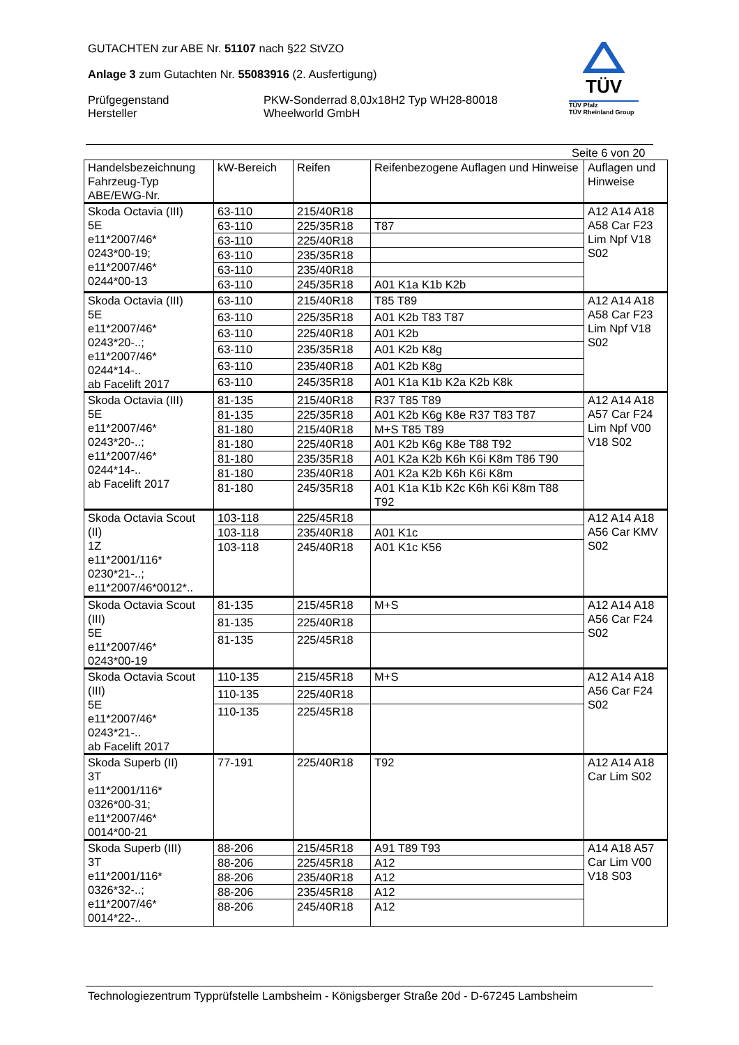GUTACHTEN zur ABE Nr. 51107 nach §22 StVZO
Anlage 3 zum Gutachten Nr. 55083916 (2. Ausfertigung)
Prüfgegenstand PKW-Sonderrad 8,0Jx18H2 Typ WH28-80018
Hersteller Wheelworld GmbH
TÜV
TÜV Pfalz
TÜV Rheinland Group
Seite 6 von 20
| Handelsbezeichnung Fahrzeug-Typ ABE/EWG-Nr. | kW-Bereich | Reifen | Reifenbezogene Auflagen und Hinweise | Auflagen und Hinweise |
| --- | --- | --- | --- | --- |
| Skoda Octavia (III) 5E e11*2007/46* 0243*00-19; e11*2007/46* 0244*00-13 | 63-110 | 215/40R18 | | A12 A14 A18 A58 Car F23 Lim Npf V18 S02 |
| | 63-110 | 225/35R18 | T87 | |
| | 63-110 | 225/40R18 | | |
| | 63-110 | 235/35R18 | | |
| | 63-110 | 235/40R18 | | |
| | 63-110 | 245/35R18 | A01 K1a K1b K2b | |
| Skoda Octavia (III) 5E e11*2007/46* 0243*20-..; e11*2007/46* 0244*14-.. ab Facelift 2017 | 63-110 | 215/40R18 | T85 T89 | A12 A14 A18 A58 Car F23 Lim Npf V18 S02 |
| | 63-110 | 225/35R18 | A01 K2b T83 T87 | |
| | 63-110 | 225/40R18 | A01 K2b | |
| | 63-110 | 235/35R18 | A01 K2b K8g | |
| | 63-110 | 235/40R18 | A01 K2b K8g | |
| | 63-110 | 245/35R18 | A01 K1a K1b K2a K2b K8k | |
| Skoda Octavia (III) 5E e11*2007/46* 0243*20-..; e11*2007/46* 0244*14-.. ab Facelift 2017 | 81-135 | 215/40R18 | R37 T85 T89 | A12 A14 A18 A57 Car F24 Lim Npf V00 V18 S02 |
| | 81-135 | 225/35R18 | A01 K2b K6g K8e R37 T83 T87 | |
| | 81-180 | 215/40R18 | M+S T85 T89 | |
| | 81-180 | 225/40R18 | A01 K2b K6g K8e T88 T92 | |
| | 81-180 | 235/35R18 | A01 K2a K2b K6h K6i K8m T86 T90 | |
| | 81-180 | 235/40R18 | A01 K2a K2b K6h K6i K8m | |
| | 81-180 | 245/35R18 | A01 K1a K1b K2c K6h K6i K8m T88 T92 | |
| Skoda Octavia Scout (II) 1Z e11*2001/116* 0230*21-..; e11*2007/46*0012*.. | 103-118 | 225/45R18 | | A12 A14 A18 A56 Car KMV S02 |
| | 103-118 | 235/40R18 | A01 K1c | |
| | 103-118 | 245/40R18 | A01 K1c K56 | |
| Skoda Octavia Scout (III) 5E e11*2007/46* 0243*00-19 | 81-135 | 215/45R18 | M+S | A12 A14 A18 A56 Car F24 S02 |
| | 81-135 | 225/40R18 | | |
| | 81-135 | 225/45R18 | | |
| Skoda Octavia Scout (III) 5E e11*2007/46* 0243*21-.. ab Facelift 2017 | 110-135 | 215/45R18 | M+S | A12 A14 A18 A56 Car F24 S02 |
| | 110-135 | 225/40R18 | | |
| | 110-135 | 225/45R18 | | |
| Skoda Superb (II) 3T e11*2001/116* 0326*00-31; e11*2007/46* 0014*00-21 | 77-191 | 225/40R18 | T92 | A12 A14 A18 Car Lim S02 |
| Skoda Superb (III) 3T e11*2001/116* 0326*32-..; e11*2007/46* 0014*22-.. | 88-206 | 215/45R18 | A91 T89 T93 | A14 A18 A57 Car Lim V00 V18 S03 |
| | 88-206 | 225/45R18 | A12 | |
| | 88-206 | 235/40R18 | A12 | |
| | 88-206 | 235/45R18 | A12 | |
| | 88-206 | 245/40R18 | A12 | |
Technologiezentrum Typprüfstelle Lambsheim - Königsberger Straße 20d - D-67245 Lambsheim